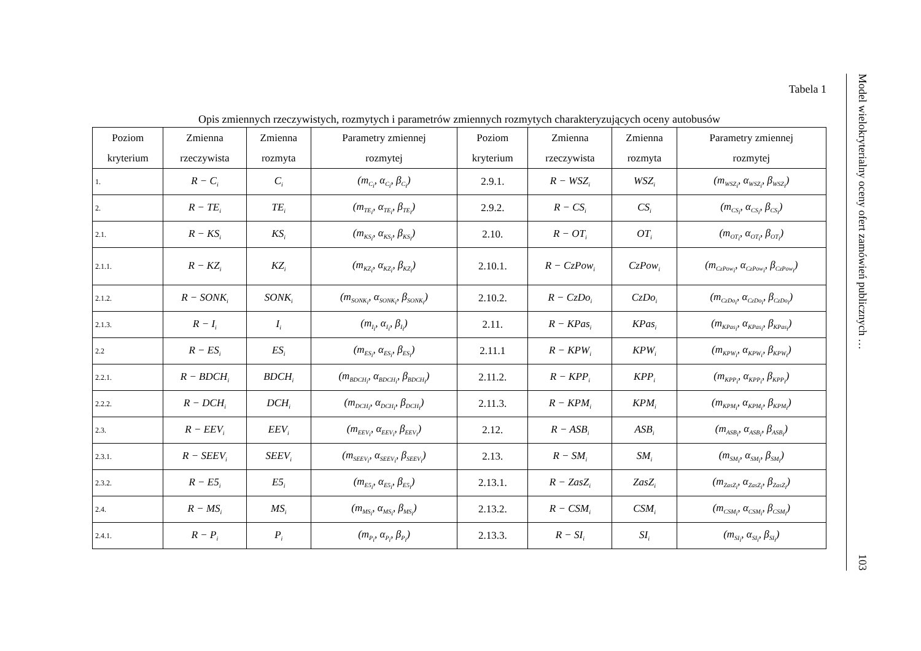Tabela 1
Opis zmiennych rzeczywistych, rozmytych i parametrów zmiennych rozmytych charakteryzujących oceny autobusów
| Poziom kryterium | Zmienna rzeczywista | Zmienna rozmyta | Parametry zmiennej rozmytej | Poziom kryterium | Zmienna rzeczywista | Zmienna rozmyta | Parametry zmiennej rozmytej |
| --- | --- | --- | --- | --- | --- | --- | --- |
| 1. | R − C<sub>i</sub> | C<sub>i</sub> | (m<sub>C<sub>i</sub></sub>, α<sub>C<sub>i</sub></sub>, β<sub>C<sub>i</sub></sub>) | 2.9.1. | R − WSZ<sub>i</sub> | WSZ<sub>i</sub> | (m<sub>WSZ<sub>i</sub></sub>, α<sub>WSZ<sub>i</sub></sub>, β<sub>WSZ<sub>i</sub></sub>) |
| 2. | R − TE<sub>i</sub> | TE<sub>i</sub> | (m<sub>TE<sub>i</sub></sub>, α<sub>TE<sub>i</sub></sub>, β<sub>TE<sub>i</sub></sub>) | 2.9.2. | R − CS<sub>i</sub> | CS<sub>i</sub> | (m<sub>CS<sub>i</sub></sub>, α<sub>CS<sub>i</sub></sub>, β<sub>CS<sub>i</sub></sub>) |
| 2.1. | R − KS<sub>i</sub> | KS<sub>i</sub> | (m<sub>KS<sub>i</sub></sub>, α<sub>KS<sub>i</sub></sub>, β<sub>KS<sub>i</sub></sub>) | 2.10. | R − OT<sub>i</sub> | OT<sub>i</sub> | (m<sub>OT<sub>i</sub></sub>, α<sub>OT<sub>i</sub></sub>, β<sub>OT<sub>i</sub></sub>) |
| 2.1.1. | R − KZ<sub>i</sub> | KZ<sub>i</sub> | (m<sub>KZ<sub>i</sub></sub>, α<sub>KZ<sub>i</sub></sub>, β<sub>KZ<sub>i</sub></sub>) | 2.10.1. | R − CzPow<sub>i</sub> | CzPow<sub>i</sub> | (m<sub>CzPow<sub>i</sub></sub>, α<sub>CzPow<sub>i</sub></sub>, β<sub>CzPow<sub>i</sub></sub>) |
| 2.1.2. | R − SONK<sub>i</sub> | SONK<sub>i</sub> | (m<sub>SONK<sub>i</sub></sub>, α<sub>SONK<sub>i</sub></sub>, β<sub>SONK<sub>i</sub></sub>) | 2.10.2. | R − CzDo<sub>i</sub> | CzDo<sub>i</sub> | (m<sub>CzDo<sub>i</sub></sub>, α<sub>CzDo<sub>i</sub></sub>, β<sub>CzDo<sub>i</sub></sub>) |
| 2.1.3. | R − I<sub>i</sub> | I<sub>i</sub> | (m<sub>I<sub>i</sub></sub>, α<sub>I<sub>i</sub></sub>, β<sub>I<sub>i</sub></sub>) | 2.11. | R − KPas<sub>i</sub> | KPas<sub>i</sub> | (m<sub>KPas<sub>i</sub></sub>, α<sub>KPas<sub>i</sub></sub>, β<sub>KPas<sub>i</sub></sub>) |
| 2.2 | R − ES<sub>i</sub> | ES<sub>i</sub> | (m<sub>ES<sub>i</sub></sub>, α<sub>ES<sub>i</sub></sub>, β<sub>ES<sub>i</sub></sub>) | 2.11.1 | R − KPW<sub>i</sub> | KPW<sub>i</sub> | (m<sub>KPW<sub>i</sub></sub>, α<sub>KPW<sub>i</sub></sub>, β<sub>KPW<sub>i</sub></sub>) |
| 2.2.1. | R − BDCH<sub>i</sub> | BDCH<sub>i</sub> | (m<sub>BDCH<sub>i</sub></sub>, α<sub>BDCH<sub>i</sub></sub>, β<sub>BDCH<sub>i</sub></sub>) | 2.11.2. | R − KPP<sub>i</sub> | KPP<sub>i</sub> | (m<sub>KPP<sub>i</sub></sub>, α<sub>KPP<sub>i</sub></sub>, β<sub>KPP<sub>i</sub></sub>) |
| 2.2.2. | R − DCH<sub>i</sub> | DCH<sub>i</sub> | (m<sub>DCH<sub>i</sub></sub>, α<sub>DCH<sub>i</sub></sub>, β<sub>DCH<sub>i</sub></sub>) | 2.11.3. | R − KPM<sub>i</sub> | KPM<sub>i</sub> | (m<sub>KPM<sub>i</sub></sub>, α<sub>KPM<sub>i</sub></sub>, β<sub>KPM<sub>i</sub></sub>) |
| 2.3. | R − EEV<sub>i</sub> | EEV<sub>i</sub> | (m<sub>EEV<sub>i</sub></sub>, α<sub>EEV<sub>i</sub></sub>, β<sub>EEV<sub>i</sub></sub>) | 2.12. | R − ASB<sub>i</sub> | ASB<sub>i</sub> | (m<sub>ASB<sub>i</sub></sub>, α<sub>ASB<sub>i</sub></sub>, β<sub>ASB<sub>i</sub></sub>) |
| 2.3.1. | R − SEEV<sub>i</sub> | SEEV<sub>i</sub> | (m<sub>SEEV<sub>i</sub></sub>, α<sub>SEEV<sub>i</sub></sub>, β<sub>SEEV<sub>i</sub></sub>) | 2.13. | R − SM<sub>i</sub> | SM<sub>i</sub> | (m<sub>SM<sub>i</sub></sub>, α<sub>SM<sub>i</sub></sub>, β<sub>SM<sub>i</sub></sub>) |
| 2.3.2. | R − E5<sub>i</sub> | E5<sub>i</sub> | (m<sub>E5<sub>i</sub></sub>, α<sub>E5<sub>i</sub></sub>, β<sub>E5<sub>i</sub></sub>) | 2.13.1. | R − ZasZ<sub>i</sub> | ZasZ<sub>i</sub> | (m<sub>ZasZ<sub>i</sub></sub>, α<sub>ZasZ<sub>i</sub></sub>, β<sub>ZasZ<sub>i</sub></sub>) |
| 2.4. | R − MS<sub>i</sub> | MS<sub>i</sub> | (m<sub>MS<sub>i</sub></sub>, α<sub>MS<sub>i</sub></sub>, β<sub>MS<sub>i</sub></sub>) | 2.13.2. | R − CSM<sub>i</sub> | CSM<sub>i</sub> | (m<sub>CSM<sub>i</sub></sub>, α<sub>CSM<sub>i</sub></sub>, β<sub>CSM<sub>i</sub></sub>) |
| 2.4.1. | R − P<sub>i</sub> | P<sub>i</sub> | (m<sub>P<sub>i</sub></sub>, α<sub>P<sub>i</sub></sub>, β<sub>P<sub>i</sub></sub>) | 2.13.3. | R − SI<sub>i</sub> | SI<sub>i</sub> | (m<sub>SI<sub>i</sub></sub>, α<sub>SI<sub>i</sub></sub>, β<sub>SI<sub>i</sub></sub>) |
Model wielokryterialny oceny ofert zamówień publicznych … 103